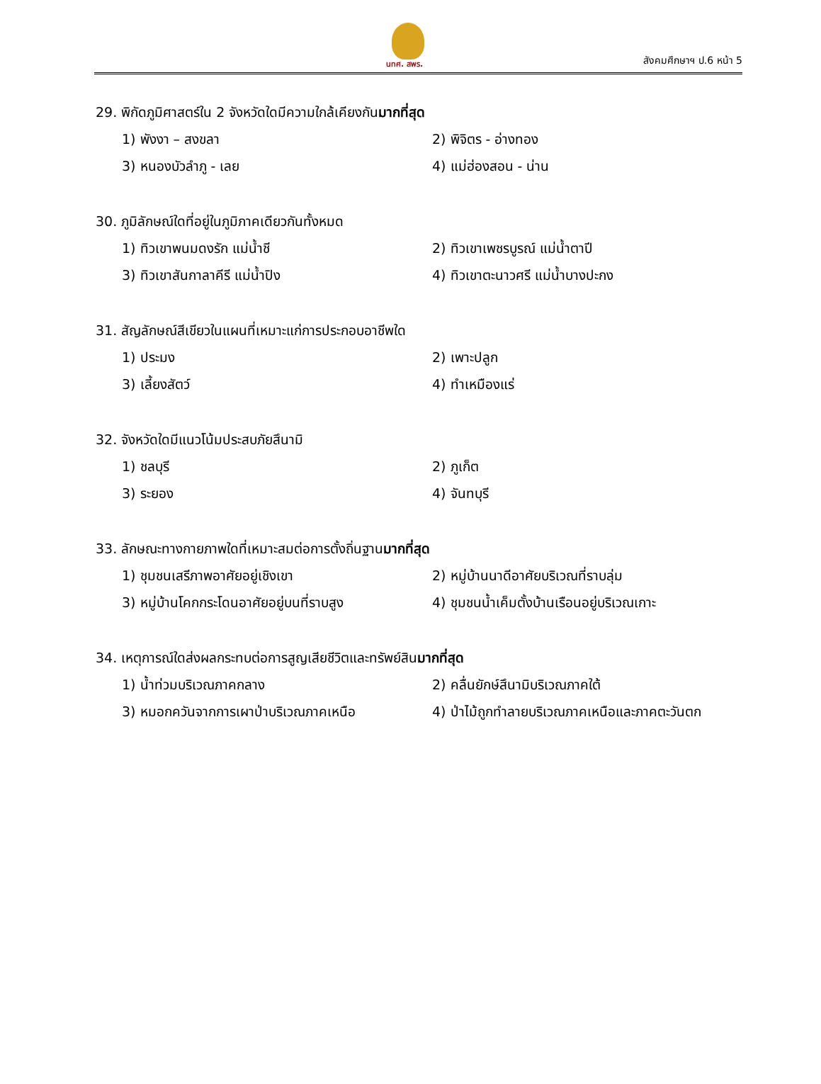นทศ. สพร. สังคมศึกษาฯ ป.6 หน้า 5
29. พิกัดภูมิศาสตร์ใน 2 จังหวัดใดมีความใกล้เคียงกันมากที่สุด
1) พังงา – สงขลา 2) พิจิตร - อ่างทอง
3) หนองบัวลำภู - เลย 4) แม่ฮ่องสอน - น่าน
30. ภูมิลักษณ์ใดที่อยู่ในภูมิภาคเดียวกันทั้งหมด
1) ทิวเขาพนมดงรัก แม่น้ำชี 2) ทิวเขาเพชรบูรณ์ แม่น้ำตาปี
3) ทิวเขาสันกาลาคีรี แม่น้ำปิง 4) ทิวเขาตะนาวศรี แม่น้ำบางปะกง
31. สัญลักษณ์สีเขียวในแผนที่เหมาะแก่การประกอบอาชีพใด
1) ประมง 2) เพาะปลูก
3) เลี้ยงสัตว์ 4) ทำเหมืองแร่
32. จังหวัดใดมีแนวโน้มประสบภัยสึนามิ
1) ชลบุรี 2) ภูเก็ต
3) ระยอง 4) จันทบุรี
33. ลักษณะทางกายภาพใดที่เหมาะสมต่อการตั้งถิ่นฐานมากที่สุด
1) ชุมชนเสรีภาพอาศัยอยู่เชิงเขา 2) หมู่บ้านนาดีอาศัยบริเวณที่ราบลุ่ม
3) หมู่บ้านโคกกระโดนอาศัยอยู่บนที่ราบสูง 4) ชุมชนน้ำเค็มตั้งบ้านเรือนอยู่บริเวณเกาะ
34. เหตุการณ์ใดส่งผลกระทบต่อการสูญเสียชีวิตและทรัพย์สินมากที่สุด
1) น้ำท่วมบริเวณภาคกลาง 2) คลื่นยักษ์สึนามิบริเวณภาคใต้
3) หมอกควันจากการเผาป่าบริเวณภาคเหนือ 4) ป่าไม้ถูกทำลายบริเวณภาคเหนือและภาคตะวันตก